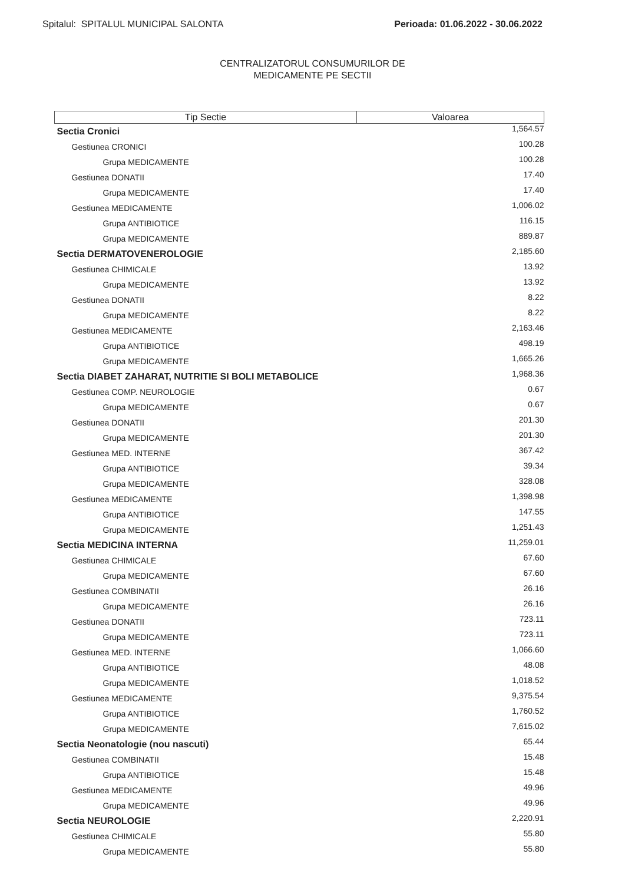Spitalul: SPITALUL MUNICIPAL SALONTA Perioada: 01.06.2022 - 30.06.2022
CENTRALIZATORUL CONSUMURILOR DE
MEDICAMENTE PE SECTII
| Tip Sectie | Valoarea |
| --- | --- |
| Sectia Cronici | 1,564.57 |
| Gestiunea CRONICI | 100.28 |
| Grupa MEDICAMENTE | 100.28 |
| Gestiunea DONATII | 17.40 |
| Grupa MEDICAMENTE | 17.40 |
| Gestiunea MEDICAMENTE | 1,006.02 |
| Grupa ANTIBIOTICE | 116.15 |
| Grupa MEDICAMENTE | 889.87 |
| Sectia DERMATOVENEROLOGIE | 2,185.60 |
| Gestiunea CHIMICALE | 13.92 |
| Grupa MEDICAMENTE | 13.92 |
| Gestiunea DONATII | 8.22 |
| Grupa MEDICAMENTE | 8.22 |
| Gestiunea MEDICAMENTE | 2,163.46 |
| Grupa ANTIBIOTICE | 498.19 |
| Grupa MEDICAMENTE | 1,665.26 |
| Sectia DIABET ZAHARAT, NUTRITIE SI BOLI METABOLICE | 1,968.36 |
| Gestiunea COMP. NEUROLOGIE | 0.67 |
| Grupa MEDICAMENTE | 0.67 |
| Gestiunea DONATII | 201.30 |
| Grupa MEDICAMENTE | 201.30 |
| Gestiunea MED. INTERNE | 367.42 |
| Grupa ANTIBIOTICE | 39.34 |
| Grupa MEDICAMENTE | 328.08 |
| Gestiunea MEDICAMENTE | 1,398.98 |
| Grupa ANTIBIOTICE | 147.55 |
| Grupa MEDICAMENTE | 1,251.43 |
| Sectia MEDICINA INTERNA | 11,259.01 |
| Gestiunea CHIMICALE | 67.60 |
| Grupa MEDICAMENTE | 67.60 |
| Gestiunea COMBINATII | 26.16 |
| Grupa MEDICAMENTE | 26.16 |
| Gestiunea DONATII | 723.11 |
| Grupa MEDICAMENTE | 723.11 |
| Gestiunea MED. INTERNE | 1,066.60 |
| Grupa ANTIBIOTICE | 48.08 |
| Grupa MEDICAMENTE | 1,018.52 |
| Gestiunea MEDICAMENTE | 9,375.54 |
| Grupa ANTIBIOTICE | 1,760.52 |
| Grupa MEDICAMENTE | 7,615.02 |
| Sectia Neonatologie (nou nascuti) | 65.44 |
| Gestiunea COMBINATII | 15.48 |
| Grupa ANTIBIOTICE | 15.48 |
| Gestiunea MEDICAMENTE | 49.96 |
| Grupa MEDICAMENTE | 49.96 |
| Sectia NEUROLOGIE | 2,220.91 |
| Gestiunea CHIMICALE | 55.80 |
| Grupa MEDICAMENTE | 55.80 |